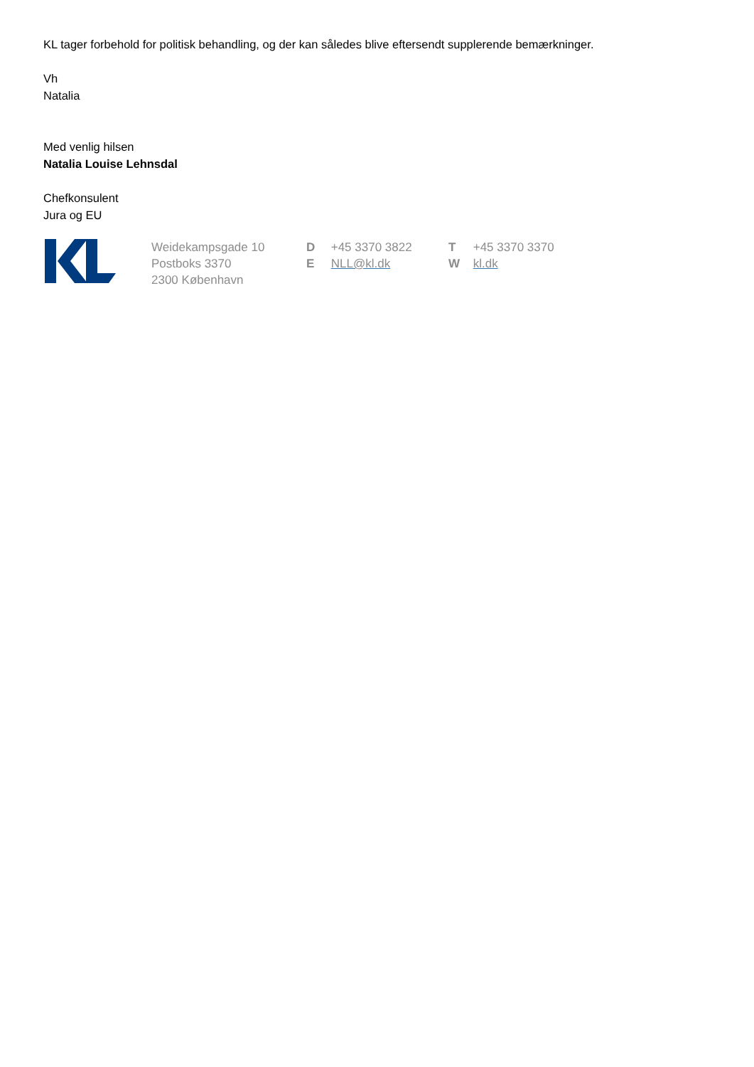KL tager forbehold for politisk behandling, og der kan således blive eftersendt supplerende bemærkninger.
Vh
Natalia
Med venlig hilsen
Natalia Louise Lehnsdal
Chefkonsulent
Jura og EU
Weidekampsgade 10
Postboks 3370
2300 København
D +45 3370 3822
E NLL@kl.dk
T +45 3370 3370
W kl.dk